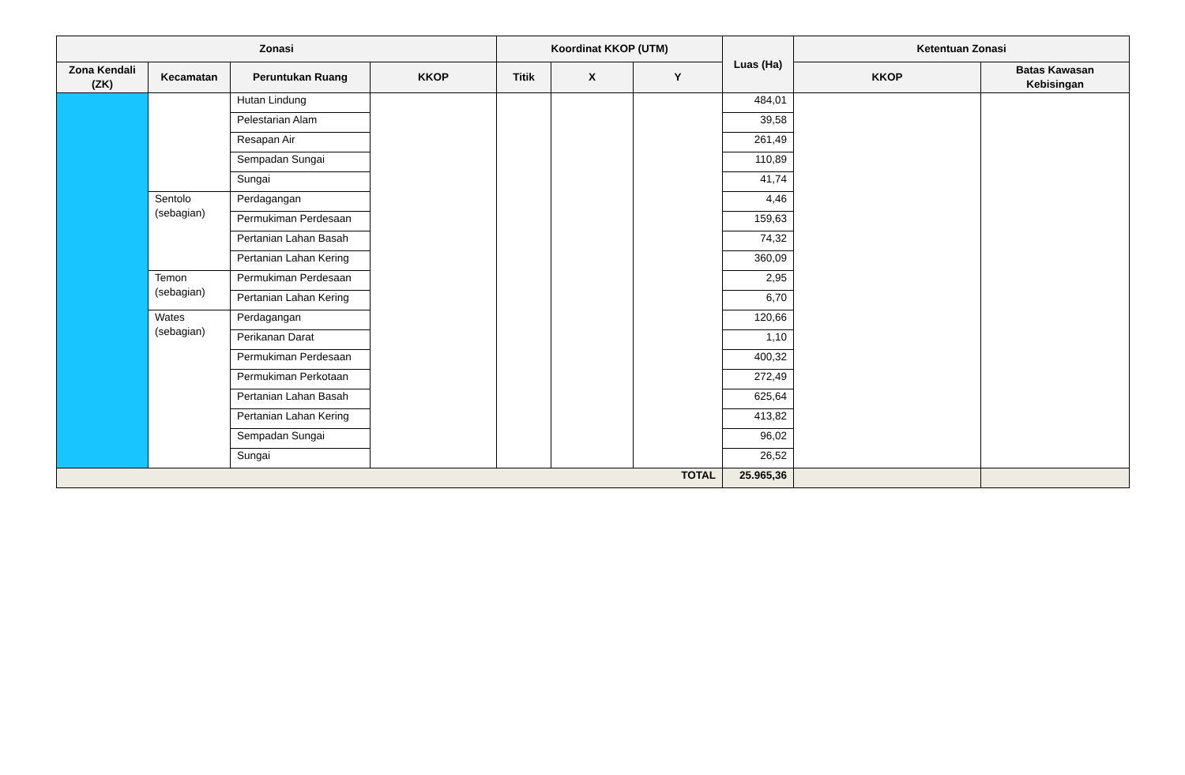| Zonasi | | | | Koordinat KKOP (UTM) | | | Luas (Ha) | Ketentuan Zonasi | |
| --- | --- | --- | --- | --- | --- | --- | --- | --- | --- |
| Zona Kendali (ZK) | Kecamatan | Peruntukan Ruang | KKOP | Titik | X | Y | | KKOP | Batas Kawasan Kebisingan |
| | | Hutan Lindung | | | | | 484,01 | | |
| | | Pelestarian Alam | | | | | 39,58 | | |
| | | Resapan Air | | | | | 261,49 | | |
| | | Sempadan Sungai | | | | | 110,89 | | |
| | | Sungai | | | | | 41,74 | | |
| | Sentolo (sebagian) | Perdagangan | | | | | 4,46 | | |
| | | Permukiman Perdesaan | | | | | 159,63 | | |
| | | Pertanian Lahan Basah | | | | | 74,32 | | |
| | | Pertanian Lahan Kering | | | | | 360,09 | | |
| | Temon (sebagian) | Permukiman Perdesaan | | | | | 2,95 | | |
| | | Pertanian Lahan Kering | | | | | 6,70 | | |
| | Wates (sebagian) | Perdagangan | | | | | 120,66 | | |
| | | Perikanan Darat | | | | | 1,10 | | |
| | | Permukiman Perdesaan | | | | | 400,32 | | |
| | | Permukiman Perkotaan | | | | | 272,49 | | |
| | | Pertanian Lahan Basah | | | | | 625,64 | | |
| | | Pertanian Lahan Kering | | | | | 413,82 | | |
| | | Sempadan Sungai | | | | | 96,02 | | |
| | | Sungai | | | | | 26,52 | | |
| TOTAL | | | | | | | 25.965,36 | | |